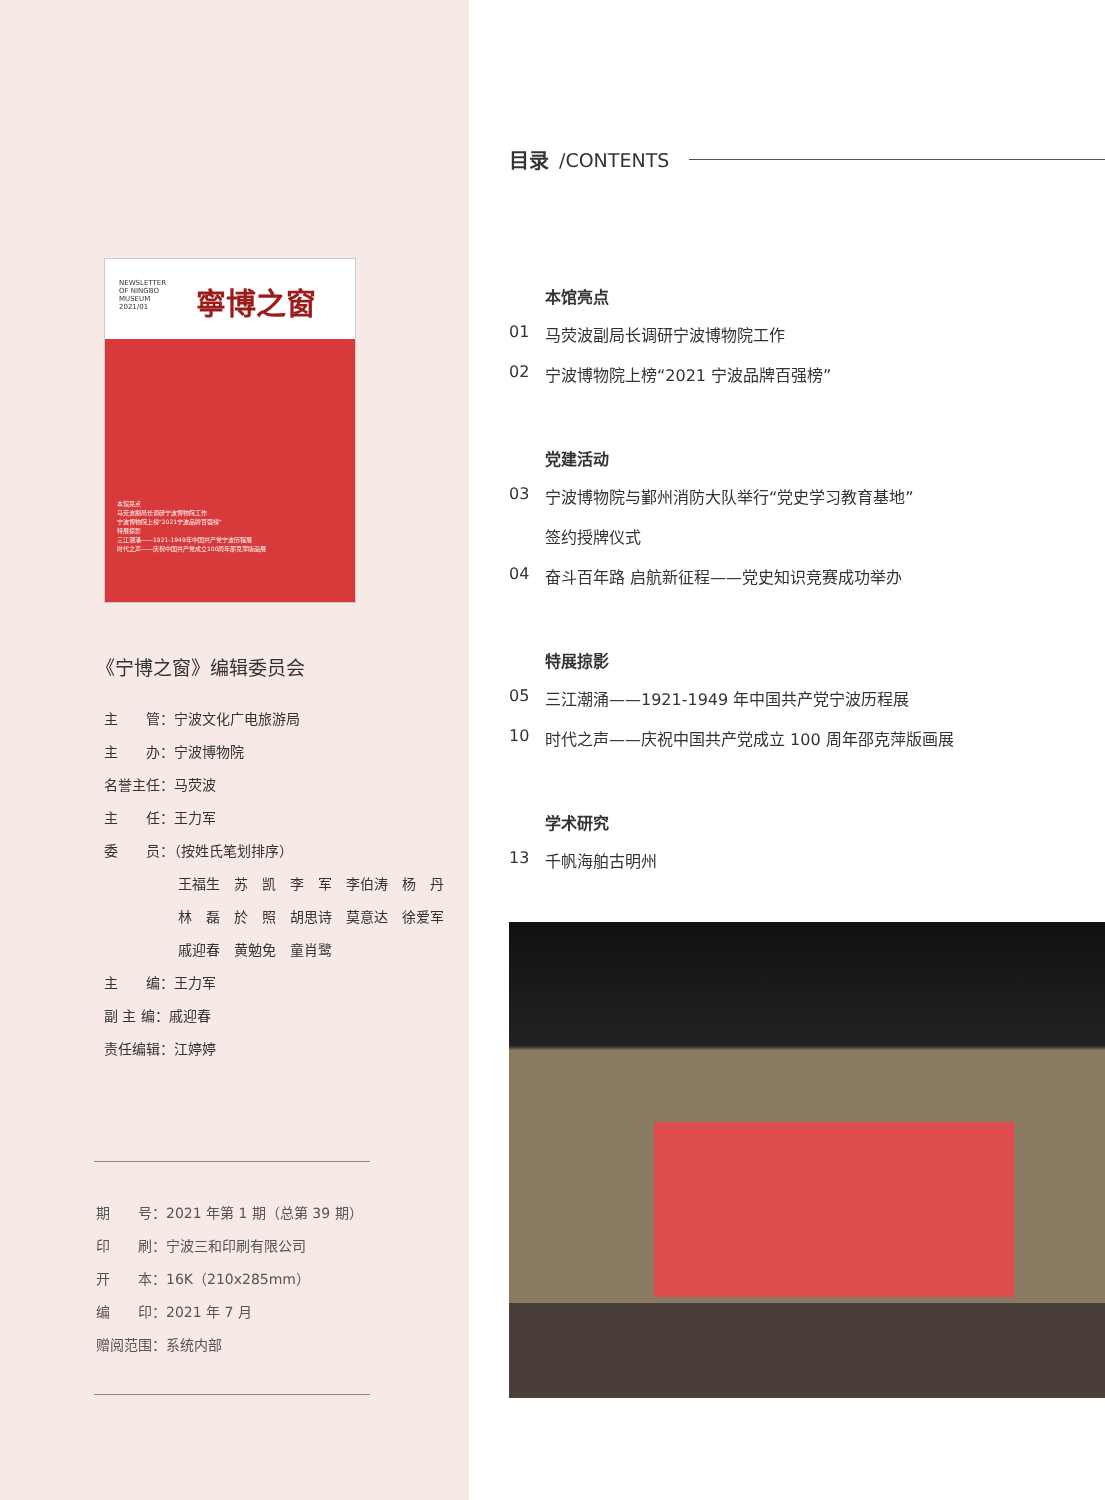NEWSLETTER
OF NINGBO
MUSEUM
2021/01
寧博之窗
本馆亮点
马荧波副局长调研宁波博物院工作
宁波博物院上榜"2021宁波品牌百强榜"
特展掠影
三江潮涌——1921-1949年中国共产党宁波历程展
时代之声——庆祝中国共产党成立100周年邵克萍版画展
《宁博之窗》编辑委员会
主　　管：宁波文化广电旅游局
主　　办：宁波博物院
名誉主任：马荧波
主　　任：王力军
委　　员：（按姓氏笔划排序）
王福生　苏　凯　李　军　李伯涛　杨　丹
林　磊　於　照　胡思诗　莫意达　徐爱军
戚迎春　黄勉免　童肖鹭
主　　编：王力军
副 主 编：戚迎春
责任编辑：江婷婷
期　　号：2021 年第 1 期（总第 39 期）
印　　刷：宁波三和印刷有限公司
开　　本：16K（210x285mm）
编　　印：2021 年 7 月
赠阅范围：系统内部
目录 /CONTENTS
本馆亮点
01 马荧波副局长调研宁波博物院工作
02 宁波博物院上榜“2021 宁波品牌百强榜”
党建活动
03 宁波博物院与鄞州消防大队举行“党史学习教育基地”
签约授牌仪式
04 奋斗百年路 启航新征程——党史知识竞赛成功举办
特展掠影
05 三江潮涌——1921-1949 年中国共产党宁波历程展
10 时代之声——庆祝中国共产党成立 100 周年邵克萍版画展
学术研究
13 千帆海舶古明州